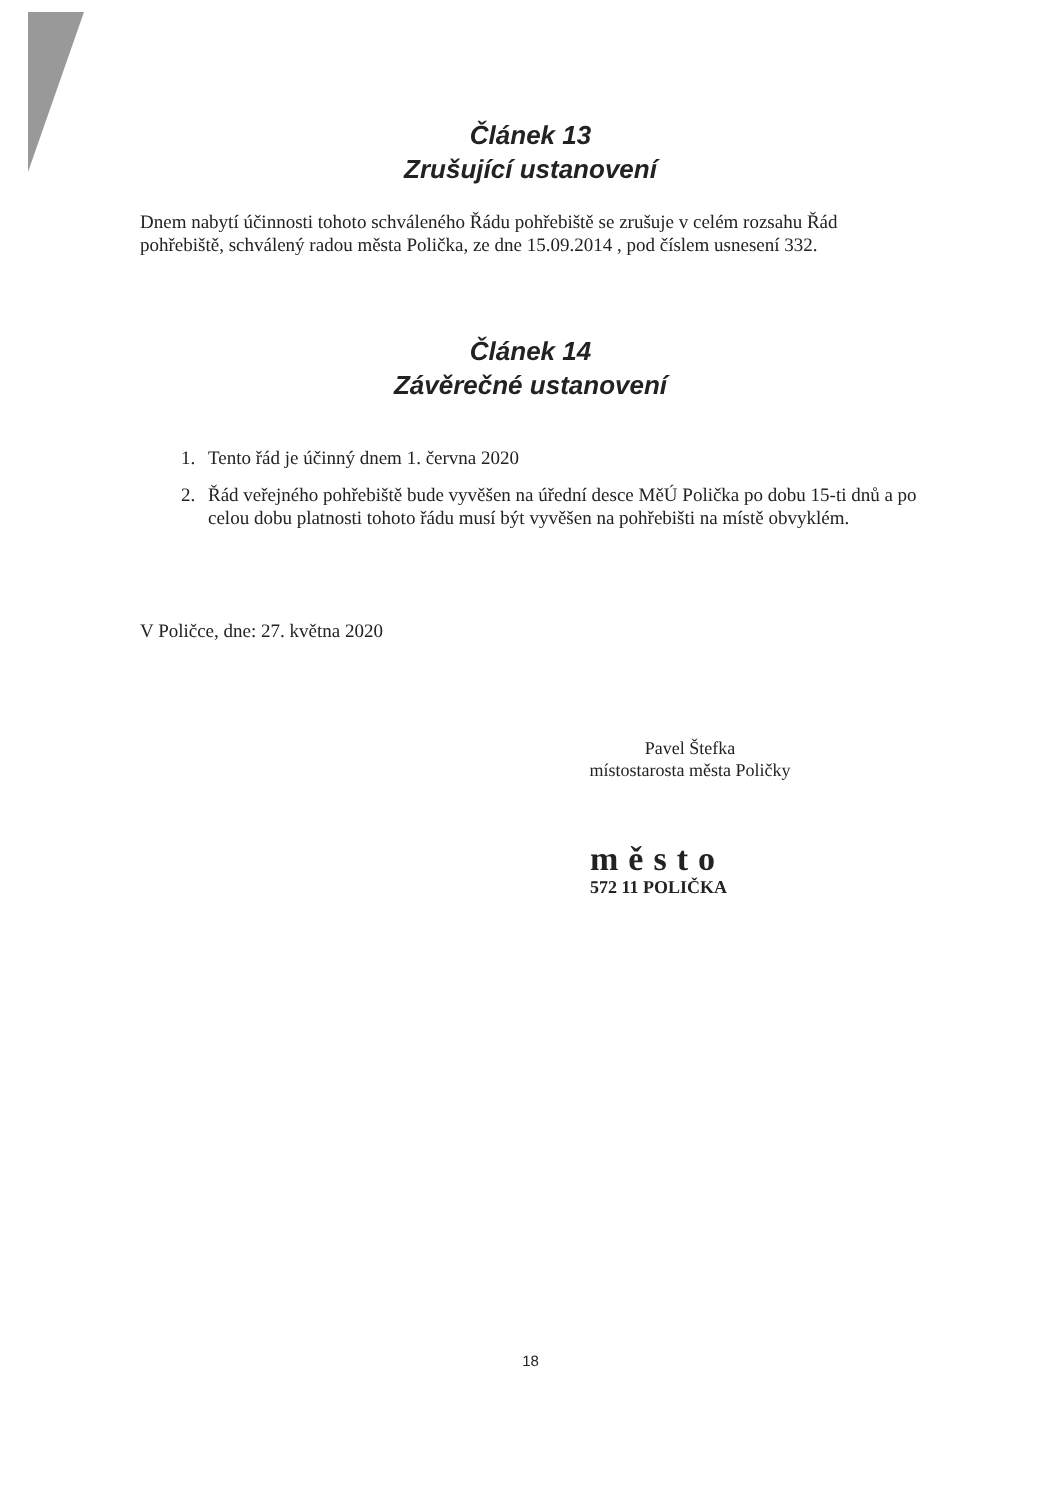Článek 13
Zrušující ustanovení
Dnem nabytí účinnosti tohoto schváleného Řádu pohřebiště se zrušuje v celém rozsahu Řád pohřebiště, schválený radou města Polička, ze dne 15.09.2014 , pod číslem usnesení 332.
Článek 14
Závěrečné ustanovení
1. Tento řád je účinný dnem 1. června 2020
2. Řád veřejného pohřebiště bude vyvěšen na úřední desce MěÚ Polička po dobu 15-ti dnů a po celou dobu platnosti tohoto řádu musí být vyvěšen na pohřebišti na místě obvyklém.
V Poličce, dne: 27. května 2020
Pavel Štefka
místostarosta města Poličky
město
572 11 POLIČKA
18